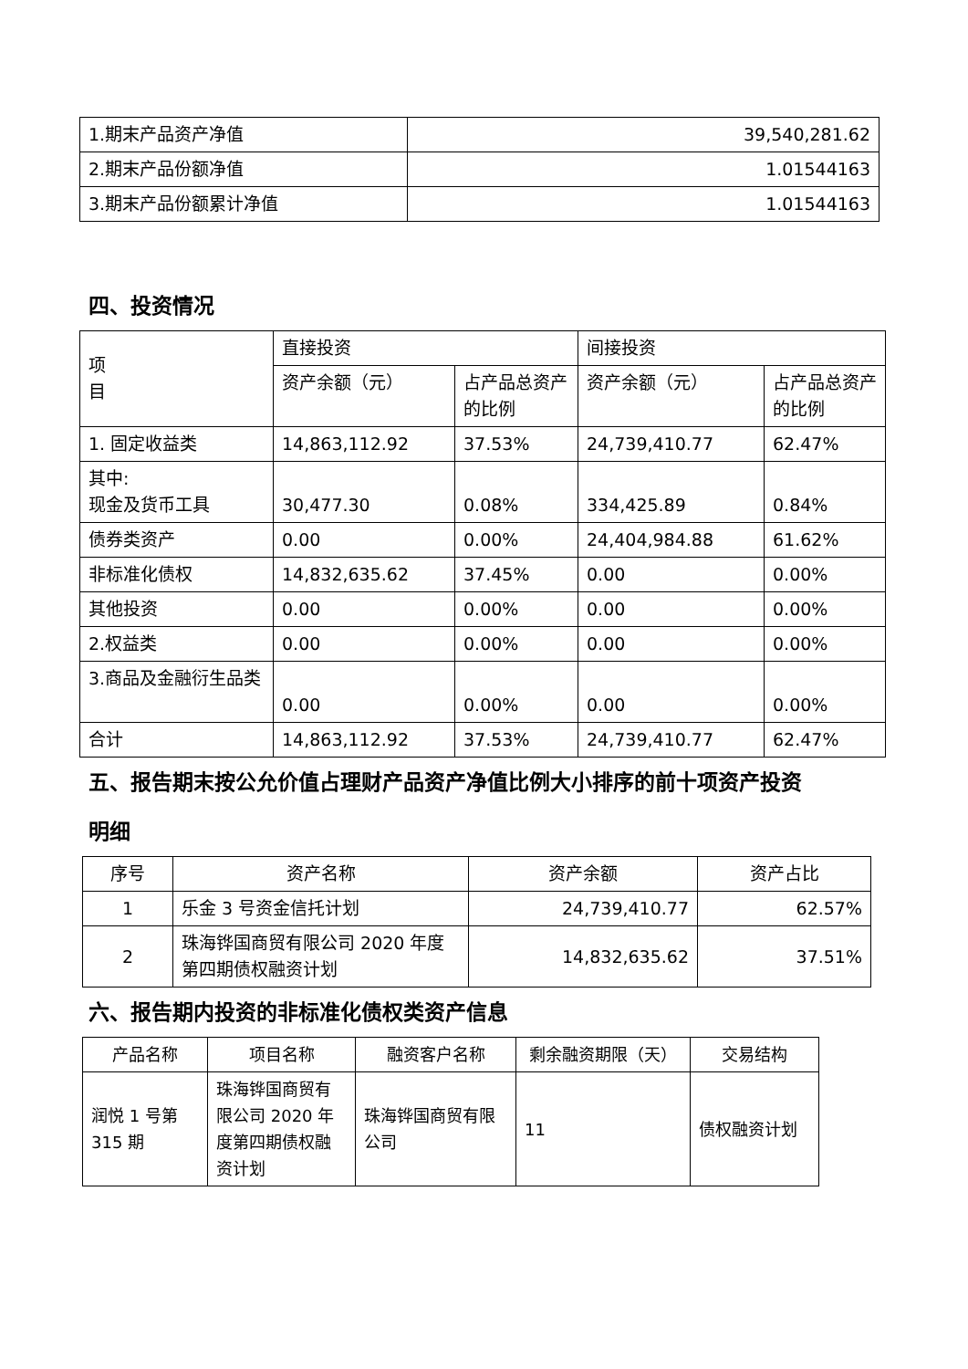| 1.期末产品资产净值 | 39,540,281.62 |
| 2.期末产品份额净值 | 1.01544163 |
| 3.期末产品份额累计净值 | 1.01544163 |
四、投资情况
| 项 目 | 直接投资 | | 间接投资 | |
| | 资产余额（元） | 占产品总资产的比例 | 资产余额（元） | 占产品总资产的比例 |
| 1. 固定收益类 | 14,863,112.92 | 37.53% | 24,739,410.77 | 62.47% |
| 其中: 现金及货币工具 | 30,477.30 | 0.08% | 334,425.89 | 0.84% |
| 债券类资产 | 0.00 | 0.00% | 24,404,984.88 | 61.62% |
| 非标准化债权 | 14,832,635.62 | 37.45% | 0.00 | 0.00% |
| 其他投资 | 0.00 | 0.00% | 0.00 | 0.00% |
| 2.权益类 | 0.00 | 0.00% | 0.00 | 0.00% |
| 3.商品及金融衍生品类 | 0.00 | 0.00% | 0.00 | 0.00% |
| 合计 | 14,863,112.92 | 37.53% | 24,739,410.77 | 62.47% |
五、报告期末按公允价值占理财产品资产净值比例大小排序的前十项资产投资
明细
| 序号 | 资产名称 | 资产余额 | 资产占比 |
| 1 | 乐金 3 号资金信托计划 | 24,739,410.77 | 62.57% |
| 2 | 珠海铧国商贸有限公司 2020 年度第四期债权融资计划 | 14,832,635.62 | 37.51% |
六、报告期内投资的非标准化债权类资产信息
| 产品名称 | 项目名称 | 融资客户名称 | 剩余融资期限（天） | 交易结构 |
| 润悦 1 号第315 期 | 珠海铧国商贸有限公司 2020 年度第四期债权融资计划 | 珠海铧国商贸有限公司 | 11 | 债权融资计划 |